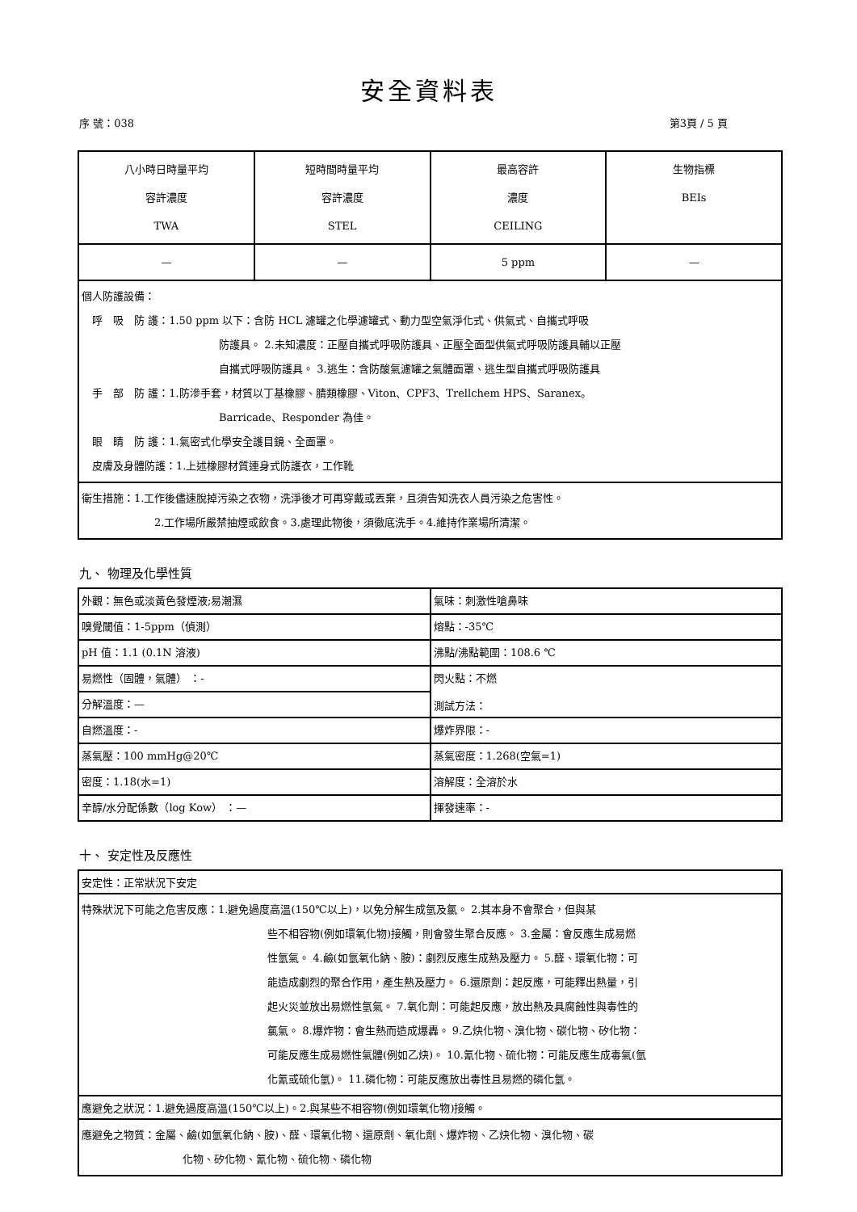安全資料表
序 號：038 第3頁 / 5 頁
| 八小時日時量平均 容許濃度 TWA | 短時間時量平均 容許濃度 STEL | 最高容許 濃度 CEILING | 生物指標 BEIs |
| — | — | 5 ppm | — |
| 個人防護設備： 呼 吸 防 護：1.50 ppm 以下：含防 HCL 濾罐之化學濾罐式、動力型空氣淨化式、供氣式、自攜式呼吸 防護具。 2.未知濃度：正壓自攜式呼吸防護具、正壓全面型供氣式呼吸防護具輔以正壓 自攜式呼吸防護具。 3.逃生：含防酸氣濾罐之氣體面罩、逃生型自攜式呼吸防護具 手 部 防 護：1.防滲手套，材質以丁基橡膠、腈類橡膠、Viton、CPF3、Trellchem HPS、Saranex。 Barricade、Responder 為佳。 眼 睛 防 護：1.氣密式化學安全護目鏡、全面罩。 皮膚及身體防護：1.上述橡膠材質連身式防護衣，工作靴 | | | |
| 衛生措施：1.工作後儘速脫掉污染之衣物，洗淨後才可再穿戴或丟棄，且須告知洗衣人員污染之危害性。 2.工作場所嚴禁抽煙或飲食。3.處理此物後，須徹底洗手。4.維持作業場所清潔。 | | | |
九、 物理及化學性質
| 外觀：無色或淡黃色發煙液;易潮濕 | 氣味：刺激性嗆鼻味 |
| 嗅覺閾值：1-5ppm（偵測） | 熔點：-35℃ |
| pH 值：1.1 (0.1N 溶液) | 沸點/沸點範圍：108.6 ℃ |
| 易燃性（固體，氣體） ：- | 閃火點：不燃 測試方法： |
| 分解溫度：— | |
| 自燃溫度：- | 爆炸界限：- |
| 蒸氣壓：100 mmHg@20℃ | 蒸氣密度：1.268(空氣=1) |
| 密度：1.18(水=1) | 溶解度：全溶於水 |
| 辛醇/水分配係數（log Kow） ：— | 揮發速率：- |
十、 安定性及反應性
| 安定性：正常狀況下安定 |
| 特殊狀況下可能之危害反應：1.避免過度高溫(150℃以上)，以免分解生成氫及氯。 2.其本身不會聚合，但與某 些不相容物(例如環氧化物)接觸，則會發生聚合反應。 3.金屬：會反應生成易燃 性氫氣。 4.鹼(如氫氧化鈉、胺)：劇烈反應生成熱及壓力。 5.醛、環氧化物：可 能造成劇烈的聚合作用，產生熱及壓力。 6.還原劑：起反應，可能釋出熱量，引 起火災並放出易燃性氫氣。 7.氧化劑：可能起反應，放出熱及具腐蝕性與毒性的 氯氣。 8.爆炸物：會生熱而造成爆轟。 9.乙炔化物、溴化物、碳化物、矽化物： 可能反應生成易燃性氣體(例如乙炔)。 10.氰化物、硫化物：可能反應生成毒氣(氫 化氰或硫化氫)。 11.磷化物：可能反應放出毒性且易燃的磷化氫。 |
| 應避免之狀況：1.避免過度高溫(150℃以上)。2.與某些不相容物(例如環氧化物)接觸。 |
| 應避免之物質：金屬、鹼(如氫氧化鈉、胺)、醛、環氧化物、還原劑、氧化劑、爆炸物、乙炔化物、溴化物、碳 化物、矽化物、氰化物、硫化物、磷化物 |